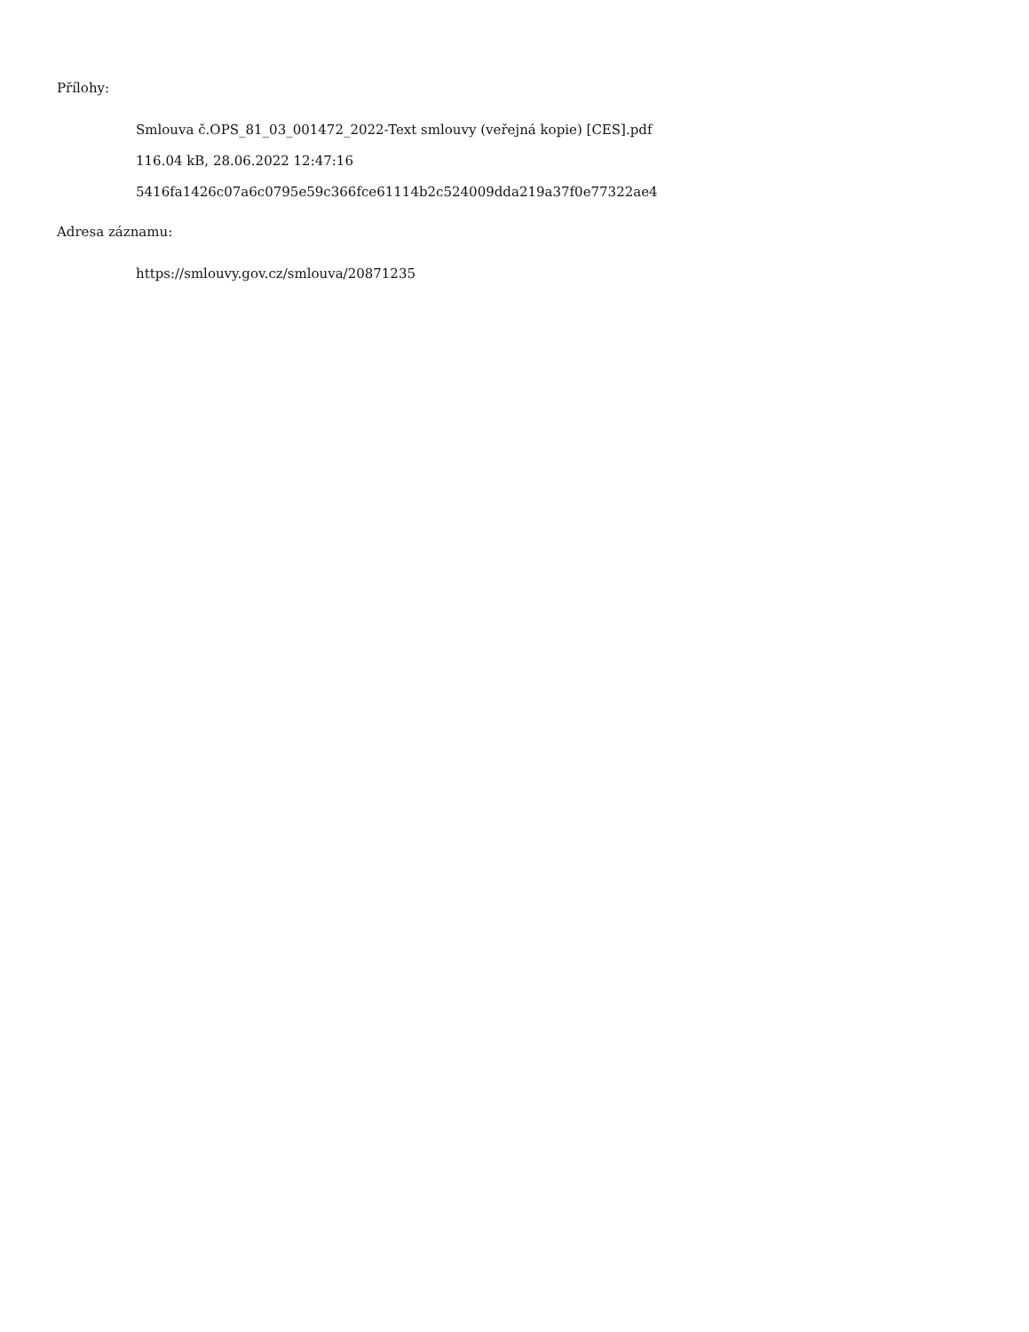Přílohy:
Smlouva č.OPS_81_03_001472_2022-Text smlouvy (veřejná kopie) [CES].pdf
116.04 kB, 28.06.2022 12:47:16
5416fa1426c07a6c0795e59c366fce61114b2c524009dda219a37f0e77322ae4
Adresa záznamu:
https://smlouvy.gov.cz/smlouva/20871235